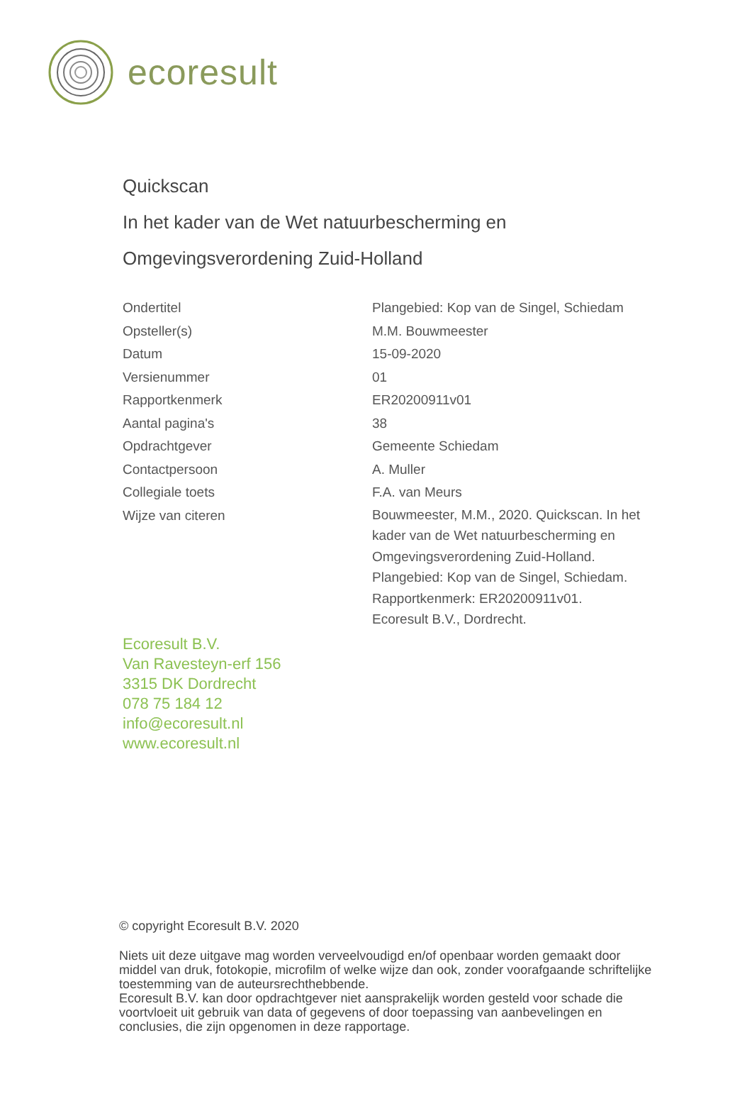ecoresult
Quickscan
In het kader van de Wet natuurbescherming en
Omgevingsverordening Zuid-Holland
| Ondertitel | Plangebied: Kop van de Singel, Schiedam |
| Opsteller(s) | M.M. Bouwmeester |
| Datum | 15-09-2020 |
| Versienummer | 01 |
| Rapportkenmerk | ER20200911v01 |
| Aantal pagina's | 38 |
| Opdrachtgever | Gemeente Schiedam |
| Contactpersoon | A. Muller |
| Collegiale toets | F.A. van Meurs |
| Wijze van citeren | Bouwmeester, M.M., 2020. Quickscan. In het kader van de Wet natuurbescherming en Omgevingsverordening Zuid-Holland. Plangebied: Kop van de Singel, Schiedam. Rapportkenmerk: ER20200911v01. Ecoresult B.V., Dordrecht. |
Ecoresult B.V.
Van Ravesteyn-erf 156
3315 DK Dordrecht
078 75 184 12
info@ecoresult.nl
www.ecoresult.nl
© copyright Ecoresult B.V. 2020
Niets uit deze uitgave mag worden verveelvoudigd en/of openbaar worden gemaakt door middel van druk, fotokopie, microfilm of welke wijze dan ook, zonder voorafgaande schriftelijke toestemming van de auteursrechthebbende.
Ecoresult B.V. kan door opdrachtgever niet aansprakelijk worden gesteld voor schade die voortvloeit uit gebruik van data of gegevens of door toepassing van aanbevelingen en conclusies, die zijn opgenomen in deze rapportage.